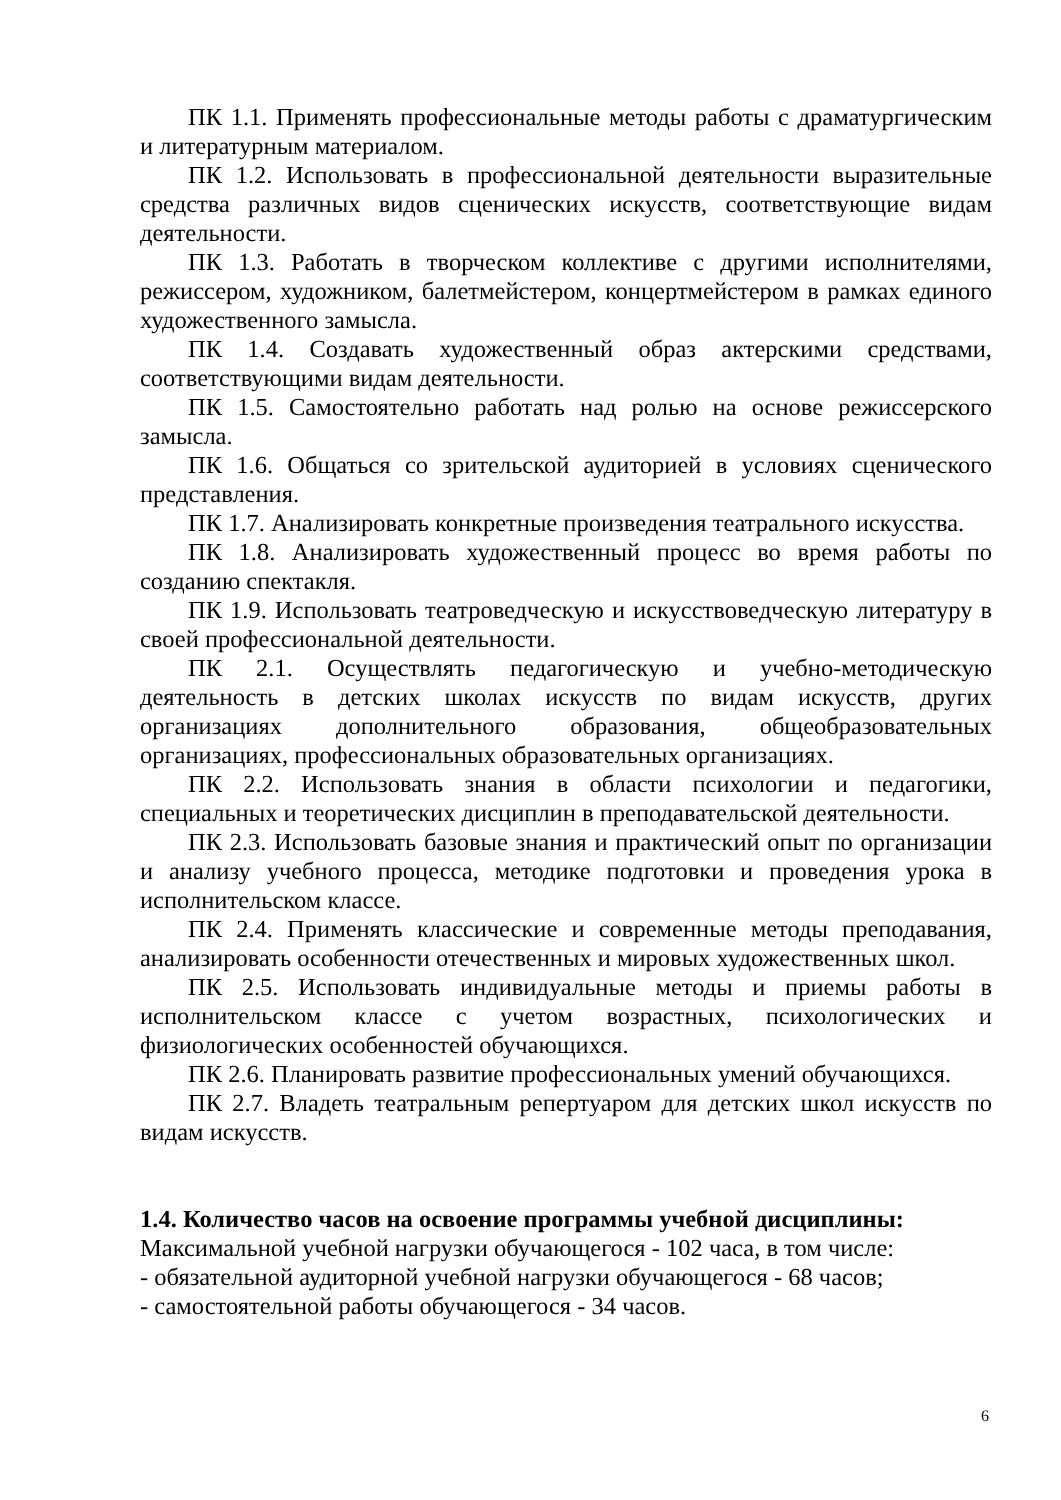ПК 1.1. Применять профессиональные методы работы с драматургическим и литературным материалом.
ПК 1.2. Использовать в профессиональной деятельности выразительные средства различных видов сценических искусств, соответствующие видам деятельности.
ПК 1.3. Работать в творческом коллективе с другими исполнителями, режиссером, художником, балетмейстером, концертмейстером в рамках единого художественного замысла.
ПК 1.4. Создавать художественный образ актерскими средствами, соответствующими видам деятельности.
ПК 1.5. Самостоятельно работать над ролью на основе режиссерского замысла.
ПК 1.6. Общаться со зрительской аудиторией в условиях сценического представления.
ПК 1.7. Анализировать конкретные произведения театрального искусства.
ПК 1.8. Анализировать художественный процесс во время работы по созданию спектакля.
ПК 1.9. Использовать театроведческую и искусствоведческую литературу в своей профессиональной деятельности.
ПК 2.1. Осуществлять педагогическую и учебно-методическую деятельность в детских школах искусств по видам искусств, других организациях дополнительного образования, общеобразовательных организациях, профессиональных образовательных организациях.
ПК 2.2. Использовать знания в области психологии и педагогики, специальных и теоретических дисциплин в преподавательской деятельности.
ПК 2.3. Использовать базовые знания и практический опыт по организации и анализу учебного процесса, методике подготовки и проведения урока в исполнительском классе.
ПК 2.4. Применять классические и современные методы преподавания, анализировать особенности отечественных и мировых художественных школ.
ПК 2.5. Использовать индивидуальные методы и приемы работы в исполнительском классе с учетом возрастных, психологических и физиологических особенностей обучающихся.
ПК 2.6. Планировать развитие профессиональных умений обучающихся.
ПК 2.7. Владеть театральным репертуаром для детских школ искусств по видам искусств.
1.4. Количество часов на освоение программы учебной дисциплины:
Максимальной учебной нагрузки обучающегося - 102 часа, в том числе:
- обязательной аудиторной учебной нагрузки обучающегося - 68 часов;
- самостоятельной работы обучающегося - 34 часов.
6